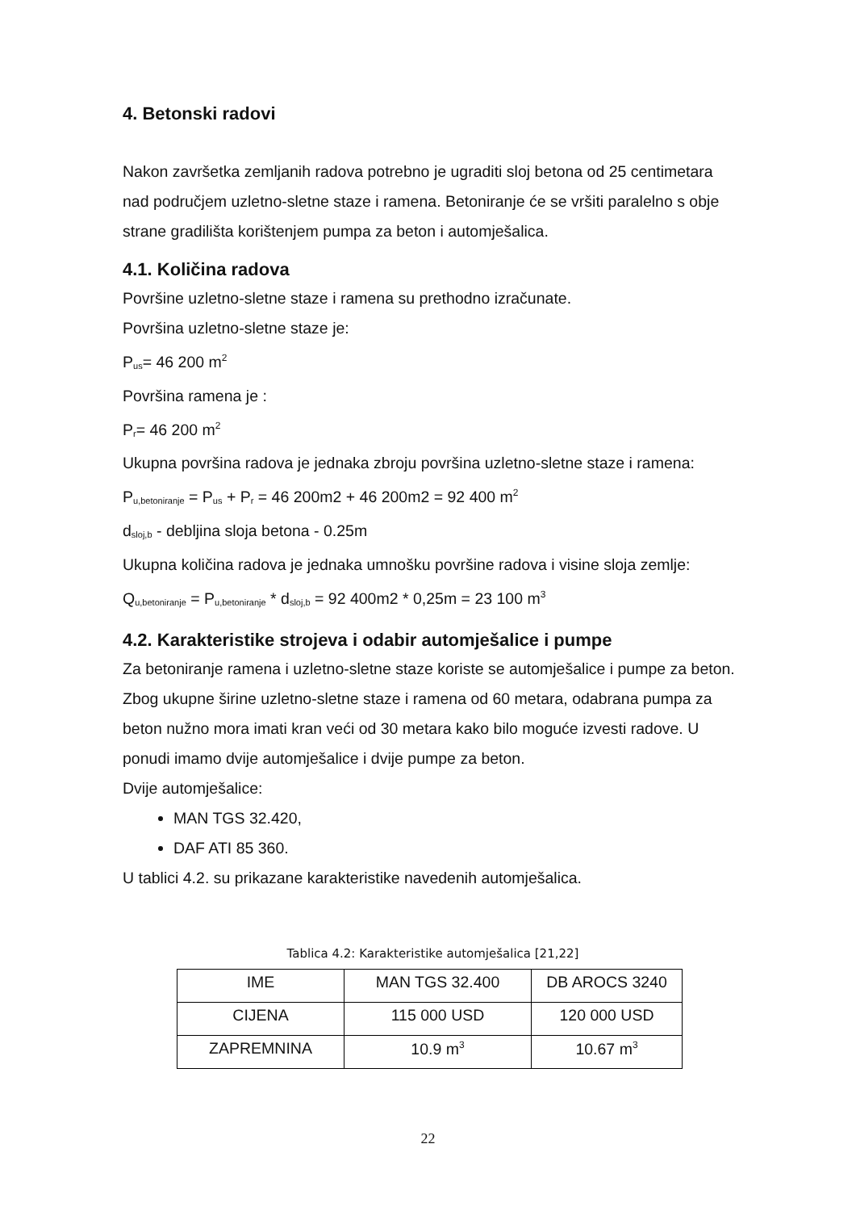4. Betonski radovi
Nakon završetka zemljanih radova potrebno je ugraditi sloj betona od 25 centimetara nad područjem uzletno-sletne staze i ramena. Betoniranje će se vršiti paralelno s obje strane gradilišta korištenjem pumpa za beton i automješalica.
4.1. Količina radova
Površine uzletno-sletne staze i ramena su prethodno izračunate.
Površina uzletno-sletne staze je:
P<sub>us</sub>= 46 200 m<sup>2</sup>
Površina ramena je :
P<sub>r</sub>= 46 200 m<sup>2</sup>
Ukupna površina radova je jednaka zbroju površina uzletno-sletne staze i ramena:
P<sub>u,betoniranje</sub> = P<sub>us</sub> + P<sub>r</sub> = 46 200m2 + 46 200m2 = 92 400 m<sup>2</sup>
d<sub>sloj,b</sub> - debljina sloja betona - 0.25m
Ukupna količina radova je jednaka umnošku površine radova i visine sloja zemlje:
Q<sub>u,betoniranje</sub> = P<sub>u,betoniranje</sub> * d<sub>sloj,b</sub> = 92 400m2 * 0,25m = 23 100 m<sup>3</sup>
4.2. Karakteristike strojeva i odabir automješalice i pumpe
Za betoniranje ramena i uzletno-sletne staze koriste se automješalice i pumpe za beton. Zbog ukupne širine uzletno-sletne staze i ramena od 60 metara, odabrana pumpa za beton nužno mora imati kran veći od 30 metara kako bilo moguće izvesti radove. U ponudi imamo dvije automješalice i dvije pumpe za beton.
Dvije automješalice:
MAN TGS 32.420,
DAF ATI 85 360.
U tablici 4.2. su prikazane karakteristike navedenih automješalica.
Tablica 4.2: Karakteristike automješalica [21,22]
| IME | MAN TGS 32.400 | DB AROCS 3240 |
| CIJENA | 115 000 USD | 120 000 USD |
| ZAPREMNINA | 10.9 m<sup>3</sup> | 10.67 m<sup>3</sup> |
22